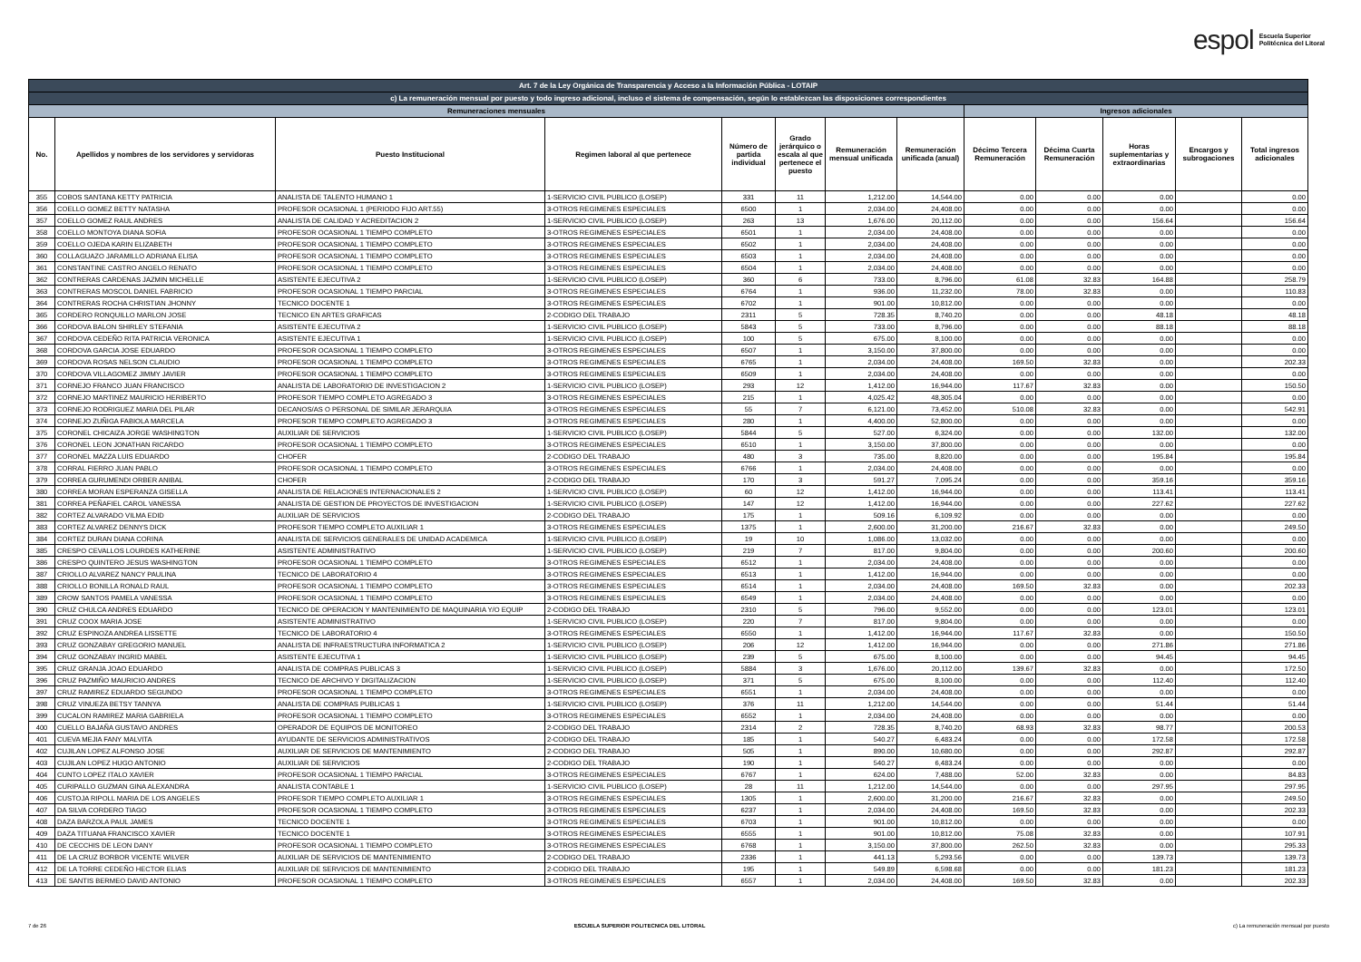espol Escuela Superior
Politécnica del Litoral
| Art. 7 de la Ley Orgánica de Transparencia y Acceso a la Información Pública - LOTAIP | | | | | | | | | | | | |
| --- | --- | --- | --- | --- | --- | --- | --- | --- | --- | --- | --- | --- |
| c) La remuneración mensual por puesto y todo ingreso adicional, incluso el sistema de compensación, según lo establezcan las disposiciones correspondientes | | | | | | | | | | | | |
| Remuneraciones mensuales | | | | | | | | Ingresos adicionales | | | | |
| No. | Apellidos y nombres de los servidores y servidoras | Puesto Institucional | Regimen laboral al que pertenece | Número de partida individual | Grado jerárquico o escala al que pertenece el puesto | Remuneración mensual unificada | Remuneración unificada (anual) | Décimo Tercera Remuneración | Décima Cuarta Remuneración | Horas suplementarias y extraordinarias | Encargos y subrogaciones | Total ingresos adicionales |
| 355 | COBOS SANTANA KETTY PATRICIA | ANALISTA DE TALENTO HUMANO 1 | 1-SERVICIO CIVIL PUBLICO (LOSEP) | 331 | 11 | 1,212.00 | 14,544.00 | 0.00 | 0.00 | 0.00 | | 0.00 |
| 356 | COELLO GOMEZ BETTY NATASHA | PROFESOR OCASIONAL 1 (PERIODO FIJO ART.55) | 3-OTROS REGIMENES ESPECIALES | 6500 | 1 | 2,034.00 | 24,408.00 | 0.00 | 0.00 | 0.00 | | 0.00 |
| 357 | COELLO GOMEZ RAUL ANDRES | ANALISTA DE CALIDAD Y ACREDITACION 2 | 1-SERVICIO CIVIL PUBLICO (LOSEP) | 263 | 13 | 1,676.00 | 20,112.00 | 0.00 | 0.00 | 156.64 | | 156.64 |
| 358 | COELLO MONTOYA DIANA SOFIA | PROFESOR OCASIONAL 1 TIEMPO COMPLETO | 3-OTROS REGIMENES ESPECIALES | 6501 | 1 | 2,034.00 | 24,408.00 | 0.00 | 0.00 | 0.00 | | 0.00 |
| 359 | COELLO OJEDA KARIN ELIZABETH | PROFESOR OCASIONAL 1 TIEMPO COMPLETO | 3-OTROS REGIMENES ESPECIALES | 6502 | 1 | 2,034.00 | 24,408.00 | 0.00 | 0.00 | 0.00 | | 0.00 |
| 360 | COLLAGUAZO JARAMILLO ADRIANA ELISA | PROFESOR OCASIONAL 1 TIEMPO COMPLETO | 3-OTROS REGIMENES ESPECIALES | 6503 | 1 | 2,034.00 | 24,408.00 | 0.00 | 0.00 | 0.00 | | 0.00 |
| 361 | CONSTANTINE CASTRO ANGELO RENATO | PROFESOR OCASIONAL 1 TIEMPO COMPLETO | 3-OTROS REGIMENES ESPECIALES | 6504 | 1 | 2,034.00 | 24,408.00 | 0.00 | 0.00 | 0.00 | | 0.00 |
| 362 | CONTRERAS CARDENAS JAZMIN MICHELLE | ASISTENTE EJECUTIVA 2 | 1-SERVICIO CIVIL PUBLICO (LOSEP) | 360 | 6 | 733.00 | 8,796.00 | 61.08 | 32.83 | 164.88 | | 258.79 |
| 363 | CONTRERAS MOSCOL DANIEL FABRICIO | PROFESOR OCASIONAL 1 TIEMPO PARCIAL | 3-OTROS REGIMENES ESPECIALES | 6764 | 1 | 936.00 | 11,232.00 | 78.00 | 32.83 | 0.00 | | 110.83 |
| 364 | CONTRERAS ROCHA CHRISTIAN JHONNY | TECNICO DOCENTE 1 | 3-OTROS REGIMENES ESPECIALES | 6702 | 1 | 901.00 | 10,812.00 | 0.00 | 0.00 | 0.00 | | 0.00 |
| 365 | CORDERO RONQUILLO MARLON JOSE | TECNICO EN ARTES GRAFICAS | 2-CODIGO DEL TRABAJO | 2311 | 5 | 728.35 | 8,740.20 | 0.00 | 0.00 | 48.18 | | 48.18 |
| 366 | CORDOVA BALON SHIRLEY STEFANIA | ASISTENTE EJECUTIVA 2 | 1-SERVICIO CIVIL PUBLICO (LOSEP) | 5843 | 5 | 733.00 | 8,796.00 | 0.00 | 0.00 | 88.18 | | 88.18 |
| 367 | CORDOVA CEDEÑO RITA PATRICIA VERONICA | ASISTENTE EJECUTIVA 1 | 1-SERVICIO CIVIL PUBLICO (LOSEP) | 100 | 5 | 675.00 | 8,100.00 | 0.00 | 0.00 | 0.00 | | 0.00 |
| 368 | CORDOVA GARCIA JOSE EDUARDO | PROFESOR OCASIONAL 1 TIEMPO COMPLETO | 3-OTROS REGIMENES ESPECIALES | 6507 | 1 | 3,150.00 | 37,800.00 | 0.00 | 0.00 | 0.00 | | 0.00 |
| 369 | CORDOVA ROSAS NELSON CLAUDIO | PROFESOR OCASIONAL 1 TIEMPO COMPLETO | 3-OTROS REGIMENES ESPECIALES | 6765 | 1 | 2,034.00 | 24,408.00 | 169.50 | 32.83 | 0.00 | | 202.33 |
| 370 | CORDOVA VILLAGOMEZ JIMMY JAVIER | PROFESOR OCASIONAL 1 TIEMPO COMPLETO | 3-OTROS REGIMENES ESPECIALES | 6509 | 1 | 2,034.00 | 24,408.00 | 0.00 | 0.00 | 0.00 | | 0.00 |
| 371 | CORNEJO FRANCO JUAN FRANCISCO | ANALISTA DE LABORATORIO DE INVESTIGACION 2 | 1-SERVICIO CIVIL PUBLICO (LOSEP) | 293 | 12 | 1,412.00 | 16,944.00 | 117.67 | 32.83 | 0.00 | | 150.50 |
| 372 | CORNEJO MARTINEZ MAURICIO HERIBERTO | PROFESOR TIEMPO COMPLETO AGREGADO 3 | 3-OTROS REGIMENES ESPECIALES | 215 | 1 | 4,025.42 | 48,305.04 | 0.00 | 0.00 | 0.00 | | 0.00 |
| 373 | CORNEJO RODRIGUEZ MARIA DEL PILAR | DECANOS/AS O PERSONAL DE SIMILAR JERARQUIA | 3-OTROS REGIMENES ESPECIALES | 55 | 7 | 6,121.00 | 73,452.00 | 510.08 | 32.83 | 0.00 | | 542.91 |
| 374 | CORNEJO ZUÑIGA FABIOLA MARCELA | PROFESOR TIEMPO COMPLETO AGREGADO 3 | 3-OTROS REGIMENES ESPECIALES | 280 | 1 | 4,400.00 | 52,800.00 | 0.00 | 0.00 | 0.00 | | 0.00 |
| 375 | CORONEL CHICAIZA JORGE WASHINGTON | AUXILIAR DE SERVICIOS | 1-SERVICIO CIVIL PUBLICO (LOSEP) | 5844 | 5 | 527.00 | 6,324.00 | 0.00 | 0.00 | 132.00 | | 132.00 |
| 376 | CORONEL LEON JONATHAN RICARDO | PROFESOR OCASIONAL 1 TIEMPO COMPLETO | 3-OTROS REGIMENES ESPECIALES | 6510 | 1 | 3,150.00 | 37,800.00 | 0.00 | 0.00 | 0.00 | | 0.00 |
| 377 | CORONEL MAZZA LUIS EDUARDO | CHOFER | 2-CODIGO DEL TRABAJO | 480 | 3 | 735.00 | 8,820.00 | 0.00 | 0.00 | 195.84 | | 195.84 |
| 378 | CORRAL FIERRO JUAN PABLO | PROFESOR OCASIONAL 1 TIEMPO COMPLETO | 3-OTROS REGIMENES ESPECIALES | 6766 | 1 | 2,034.00 | 24,408.00 | 0.00 | 0.00 | 0.00 | | 0.00 |
| 379 | CORREA GURUMENDI ORBER ANIBAL | CHOFER | 2-CODIGO DEL TRABAJO | 170 | 3 | 591.27 | 7,095.24 | 0.00 | 0.00 | 359.16 | | 359.16 |
| 380 | CORREA MORAN ESPERANZA GISELLA | ANALISTA DE RELACIONES INTERNACIONALES 2 | 1-SERVICIO CIVIL PUBLICO (LOSEP) | 60 | 12 | 1,412.00 | 16,944.00 | 0.00 | 0.00 | 113.41 | | 113.41 |
| 381 | CORREA PEÑAFIEL CAROL VANESSA | ANALISTA DE GESTION DE PROYECTOS DE INVESTIGACION | 1-SERVICIO CIVIL PUBLICO (LOSEP) | 147 | 12 | 1,412.00 | 16,944.00 | 0.00 | 0.00 | 227.62 | | 227.62 |
| 382 | CORTEZ ALVARADO VILMA EDID | AUXILIAR DE SERVICIOS | 2-CODIGO DEL TRABAJO | 175 | 1 | 509.16 | 6,109.92 | 0.00 | 0.00 | 0.00 | | 0.00 |
| 383 | CORTEZ ALVAREZ DENNYS DICK | PROFESOR TIEMPO COMPLETO AUXILIAR 1 | 3-OTROS REGIMENES ESPECIALES | 1375 | 1 | 2,600.00 | 31,200.00 | 216.67 | 32.83 | 0.00 | | 249.50 |
| 384 | CORTEZ DURAN DIANA CORINA | ANALISTA DE SERVICIOS GENERALES DE UNIDAD ACADEMICA | 1-SERVICIO CIVIL PUBLICO (LOSEP) | 19 | 10 | 1,086.00 | 13,032.00 | 0.00 | 0.00 | 0.00 | | 0.00 |
| 385 | CRESPO CEVALLOS LOURDES KATHERINE | ASISTENTE ADMINISTRATIVO | 1-SERVICIO CIVIL PUBLICO (LOSEP) | 219 | 7 | 817.00 | 9,804.00 | 0.00 | 0.00 | 200.60 | | 200.60 |
| 386 | CRESPO QUINTERO JESUS WASHINGTON | PROFESOR OCASIONAL 1 TIEMPO COMPLETO | 3-OTROS REGIMENES ESPECIALES | 6512 | 1 | 2,034.00 | 24,408.00 | 0.00 | 0.00 | 0.00 | | 0.00 |
| 387 | CRIOLLO ALVAREZ NANCY PAULINA | TECNICO DE LABORATORIO 4 | 3-OTROS REGIMENES ESPECIALES | 6513 | 1 | 1,412.00 | 16,944.00 | 0.00 | 0.00 | 0.00 | | 0.00 |
| 388 | CRIOLLO BONILLA RONALD RAUL | PROFESOR OCASIONAL 1 TIEMPO COMPLETO | 3-OTROS REGIMENES ESPECIALES | 6514 | 1 | 2,034.00 | 24,408.00 | 169.50 | 32.83 | 0.00 | | 202.33 |
| 389 | CROW SANTOS PAMELA VANESSA | PROFESOR OCASIONAL 1 TIEMPO COMPLETO | 3-OTROS REGIMENES ESPECIALES | 6549 | 1 | 2,034.00 | 24,408.00 | 0.00 | 0.00 | 0.00 | | 0.00 |
| 390 | CRUZ CHULCA ANDRES EDUARDO | TECNICO DE OPERACION Y MANTENIMIENTO DE MAQUINARIA Y/O EQUIP | 2-CODIGO DEL TRABAJO | 2310 | 5 | 796.00 | 9,552.00 | 0.00 | 0.00 | 123.01 | | 123.01 |
| 391 | CRUZ COOX MARIA JOSE | ASISTENTE ADMINISTRATIVO | 1-SERVICIO CIVIL PUBLICO (LOSEP) | 220 | 7 | 817.00 | 9,804.00 | 0.00 | 0.00 | 0.00 | | 0.00 |
| 392 | CRUZ ESPINOZA ANDREA LISSETTE | TECNICO DE LABORATORIO 4 | 3-OTROS REGIMENES ESPECIALES | 6550 | 1 | 1,412.00 | 16,944.00 | 117.67 | 32.83 | 0.00 | | 150.50 |
| 393 | CRUZ GONZABAY GREGORIO MANUEL | ANALISTA DE INFRAESTRUCTURA INFORMATICA 2 | 1-SERVICIO CIVIL PUBLICO (LOSEP) | 206 | 12 | 1,412.00 | 16,944.00 | 0.00 | 0.00 | 271.86 | | 271.86 |
| 394 | CRUZ GONZABAY INGRID MABEL | ASISTENTE EJECUTIVA 1 | 1-SERVICIO CIVIL PUBLICO (LOSEP) | 239 | 5 | 675.00 | 8,100.00 | 0.00 | 0.00 | 94.45 | | 94.45 |
| 395 | CRUZ GRANJA JOAO EDUARDO | ANALISTA DE COMPRAS PUBLICAS 3 | 1-SERVICIO CIVIL PUBLICO (LOSEP) | 5884 | 3 | 1,676.00 | 20,112.00 | 139.67 | 32.83 | 0.00 | | 172.50 |
| 396 | CRUZ PAZMIÑO MAURICIO ANDRES | TECNICO DE ARCHIVO Y DIGITALIZACION | 1-SERVICIO CIVIL PUBLICO (LOSEP) | 371 | 5 | 675.00 | 8,100.00 | 0.00 | 0.00 | 112.40 | | 112.40 |
| 397 | CRUZ RAMIREZ EDUARDO SEGUNDO | PROFESOR OCASIONAL 1 TIEMPO COMPLETO | 3-OTROS REGIMENES ESPECIALES | 6551 | 1 | 2,034.00 | 24,408.00 | 0.00 | 0.00 | 0.00 | | 0.00 |
| 398 | CRUZ VINUEZA BETSY TANNYA | ANALISTA DE COMPRAS PUBLICAS 1 | 1-SERVICIO CIVIL PUBLICO (LOSEP) | 376 | 11 | 1,212.00 | 14,544.00 | 0.00 | 0.00 | 51.44 | | 51.44 |
| 399 | CUCALON RAMIREZ MARIA GABRIELA | PROFESOR OCASIONAL 1 TIEMPO COMPLETO | 3-OTROS REGIMENES ESPECIALES | 6552 | 1 | 2,034.00 | 24,408.00 | 0.00 | 0.00 | 0.00 | | 0.00 |
| 400 | CUELLO BAJAÑA GUSTAVO ANDRES | OPERADOR DE EQUIPOS DE MONITOREO | 2-CODIGO DEL TRABAJO | 2314 | 2 | 728.35 | 8,740.20 | 68.93 | 32.83 | 98.77 | | 200.53 |
| 401 | CUEVA MEJIA FANY MALVITA | AYUDANTE DE SERVICIOS ADMINISTRATIVOS | 2-CODIGO DEL TRABAJO | 185 | 1 | 540.27 | 6,483.24 | 0.00 | 0.00 | 172.58 | | 172.58 |
| 402 | CUJILAN LOPEZ ALFONSO JOSE | AUXILIAR DE SERVICIOS DE MANTENIMIENTO | 2-CODIGO DEL TRABAJO | 505 | 1 | 890.00 | 10,680.00 | 0.00 | 0.00 | 292.87 | | 292.87 |
| 403 | CUJILAN LOPEZ HUGO ANTONIO | AUXILIAR DE SERVICIOS | 2-CODIGO DEL TRABAJO | 190 | 1 | 540.27 | 6,483.24 | 0.00 | 0.00 | 0.00 | | 0.00 |
| 404 | CUNTO LOPEZ ITALO XAVIER | PROFESOR OCASIONAL 1 TIEMPO PARCIAL | 3-OTROS REGIMENES ESPECIALES | 6767 | 1 | 624.00 | 7,488.00 | 52.00 | 32.83 | 0.00 | | 84.83 |
| 405 | CURIPALLO GUZMAN GINA ALEXANDRA | ANALISTA CONTABLE 1 | 1-SERVICIO CIVIL PUBLICO (LOSEP) | 28 | 11 | 1,212.00 | 14,544.00 | 0.00 | 0.00 | 297.95 | | 297.95 |
| 406 | CUSTOJA RIPOLL MARIA DE LOS ANGELES | PROFESOR TIEMPO COMPLETO AUXILIAR 1 | 3-OTROS REGIMENES ESPECIALES | 1305 | 1 | 2,600.00 | 31,200.00 | 216.67 | 32.83 | 0.00 | | 249.50 |
| 407 | DA SILVA CORDERO TIAGO | PROFESOR OCASIONAL 1 TIEMPO COMPLETO | 3-OTROS REGIMENES ESPECIALES | 6237 | 1 | 2,034.00 | 24,408.00 | 169.50 | 32.83 | 0.00 | | 202.33 |
| 408 | DAZA BARZOLA PAUL JAMES | TECNICO DOCENTE 1 | 3-OTROS REGIMENES ESPECIALES | 6703 | 1 | 901.00 | 10,812.00 | 0.00 | 0.00 | 0.00 | | 0.00 |
| 409 | DAZA TITUANA FRANCISCO XAVIER | TECNICO DOCENTE 1 | 3-OTROS REGIMENES ESPECIALES | 6555 | 1 | 901.00 | 10,812.00 | 75.08 | 32.83 | 0.00 | | 107.91 |
| 410 | DE CECCHIS DE LEON DANY | PROFESOR OCASIONAL 1 TIEMPO COMPLETO | 3-OTROS REGIMENES ESPECIALES | 6768 | 1 | 3,150.00 | 37,800.00 | 262.50 | 32.83 | 0.00 | | 295.33 |
| 411 | DE LA CRUZ BORBOR VICENTE WILVER | AUXILIAR DE SERVICIOS DE MANTENIMIENTO | 2-CODIGO DEL TRABAJO | 2336 | 1 | 441.13 | 5,293.56 | 0.00 | 0.00 | 139.73 | | 139.73 |
| 412 | DE LA TORRE CEDEÑO HECTOR ELIAS | AUXILIAR DE SERVICIOS DE MANTENIMIENTO | 2-CODIGO DEL TRABAJO | 195 | 1 | 549.89 | 6,598.68 | 0.00 | 0.00 | 181.23 | | 181.23 |
| 413 | DE SANTIS BERMEO DAVID ANTONIO | PROFESOR OCASIONAL 1 TIEMPO COMPLETO | 3-OTROS REGIMENES ESPECIALES | 6557 | 1 | 2,034.00 | 24,408.00 | 169.50 | 32.83 | 0.00 | | 202.33 |
7 de 26 ESCUELA SUPERIOR POLITECNICA DEL LITORAL c) La remuneración mensual por puesto